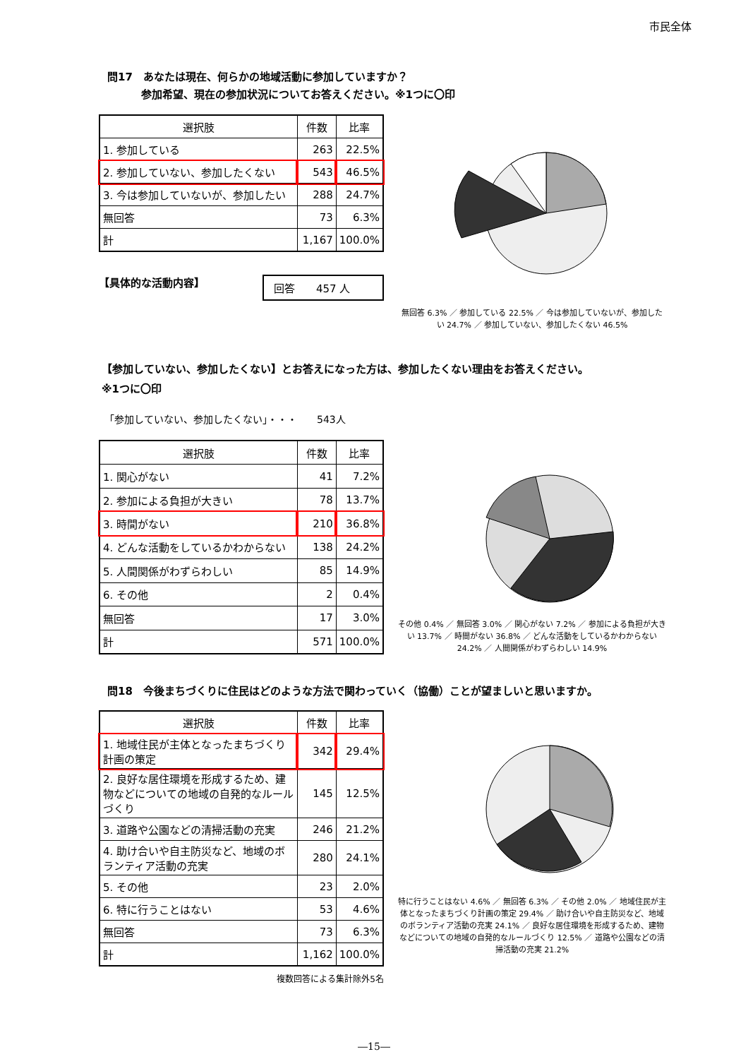市民全体
問17　あなたは現在、何らかの地域活動に参加していますか？
参加希望、現在の参加状況についてお答えください。※1つに〇印
| 選択肢 | 件数 | 比率 |
| --- | --- | --- |
| 1. 参加している | 263 | 22.5% |
| 2. 参加していない、参加したくない | 543 | 46.5% |
| 3. 今は参加していないが、参加したい | 288 | 24.7% |
| 無回答 | 73 | 6.3% |
| 計 | 1,167 | 100.0% |
【具体的な活動内容】 回答　　457 人
無回答 6.3% ／ 参加している 22.5% ／ 今は参加していないが、参加したい 24.7% ／ 参加していない、参加したくない 46.5%
【参加していない、参加したくない】とお答えになった方は、参加したくない理由をお答えください。
※1つに〇印
「参加していない、参加したくない」・・・　　543人
| 選択肢 | 件数 | 比率 |
| --- | --- | --- |
| 1. 関心がない | 41 | 7.2% |
| 2. 参加による負担が大きい | 78 | 13.7% |
| 3. 時間がない | 210 | 36.8% |
| 4. どんな活動をしているかわからない | 138 | 24.2% |
| 5. 人間関係がわずらわしい | 85 | 14.9% |
| 6. その他 | 2 | 0.4% |
| 無回答 | 17 | 3.0% |
| 計 | 571 | 100.0% |
その他 0.4% ／ 無回答 3.0% ／ 関心がない 7.2% ／ 参加による負担が大きい 13.7% ／ 時間がない 36.8% ／ どんな活動をしているかわからない 24.2% ／ 人間関係がわずらわしい 14.9%
問18　今後まちづくりに住民はどのような方法で関わっていく（協働）ことが望ましいと思いますか。
| 選択肢 | 件数 | 比率 |
| --- | --- | --- |
| 1. 地域住民が主体となったまちづくり計画の策定 | 342 | 29.4% |
| 2. 良好な居住環境を形成するため、建物などについての地域の自発的なルールづくり | 145 | 12.5% |
| 3. 道路や公園などの清掃活動の充実 | 246 | 21.2% |
| 4. 助け合いや自主防災など、地域のボランティア活動の充実 | 280 | 24.1% |
| 5. その他 | 23 | 2.0% |
| 6. 特に行うことはない | 53 | 4.6% |
| 無回答 | 73 | 6.3% |
| 計 | 1,162 | 100.0% |
複数回答による集計除外5名
特に行うことはない 4.6% ／ 無回答 6.3% ／ その他 2.0% ／ 地域住民が主体となったまちづくり計画の策定 29.4% ／ 助け合いや自主防災など、地域のボランティア活動の充実 24.1% ／ 良好な居住環境を形成するため、建物などについての地域の自発的なルールづくり 12.5% ／ 道路や公園などの清掃活動の充実 21.2%
―15―